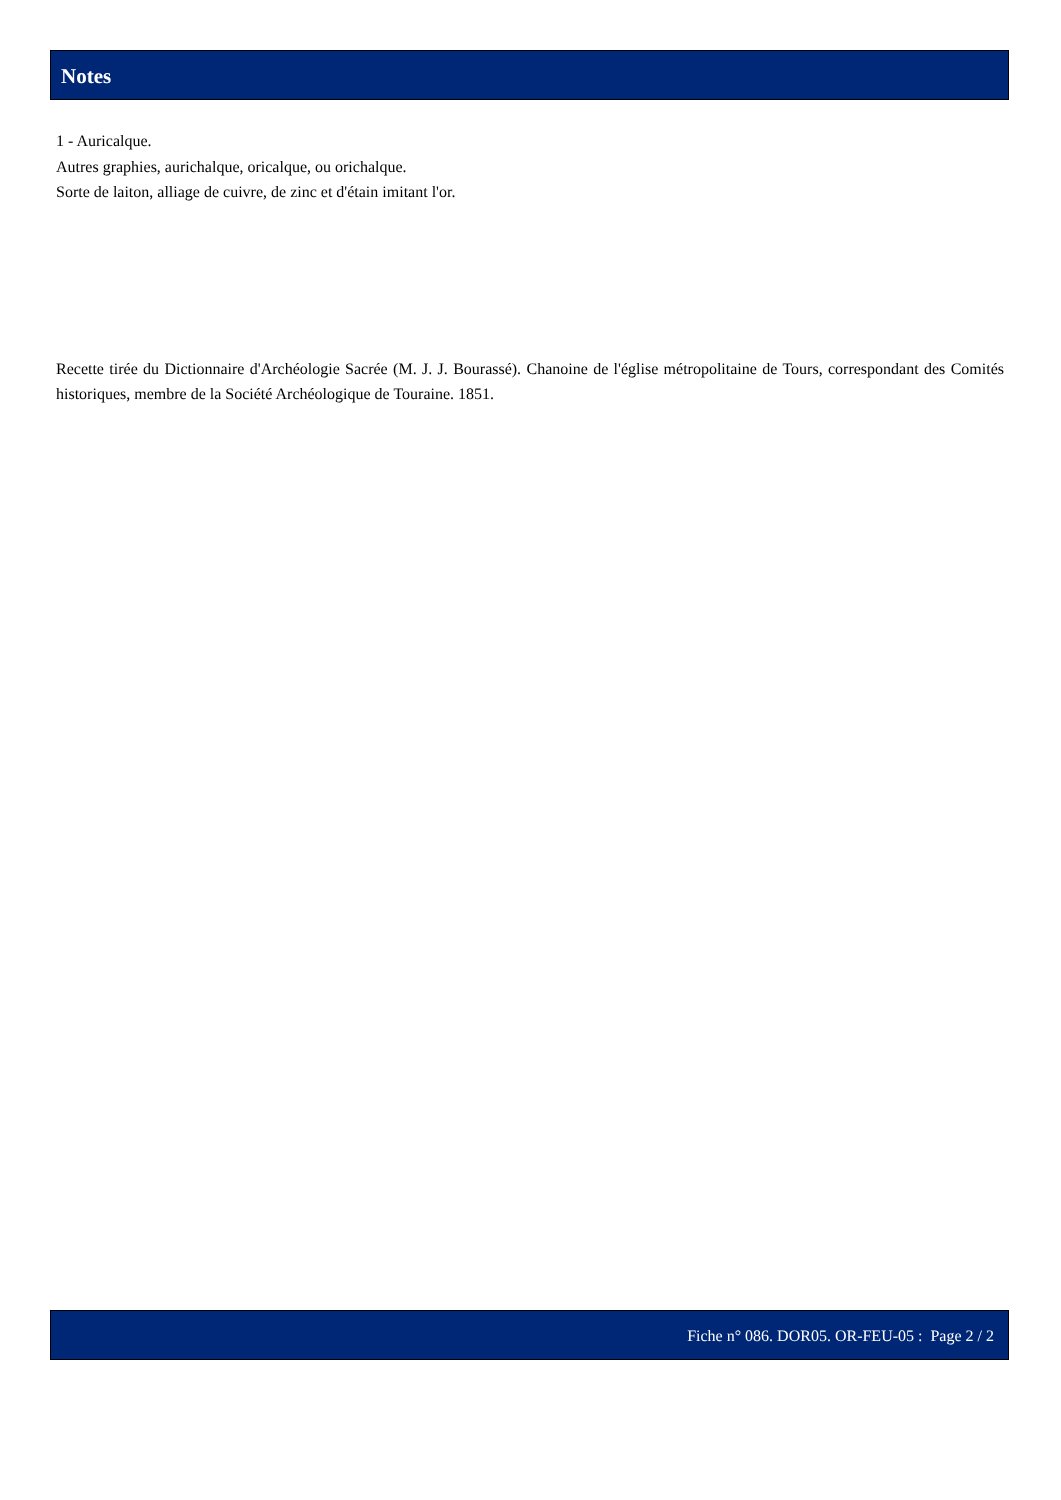Notes
1 - Auricalque.
Autres graphies, aurichalque, oricalque, ou orichalque.
Sorte de laiton, alliage de cuivre, de zinc et d'étain imitant l'or.
Recette tirée du Dictionnaire d'Archéologie Sacrée (M. J. J. Bourassé). Chanoine de l'église métropolitaine de Tours, correspondant des Comités historiques, membre de la Société Archéologique de Touraine. 1851.
Fiche n° 086. DOR05. OR-FEU-05 : Page 2 / 2